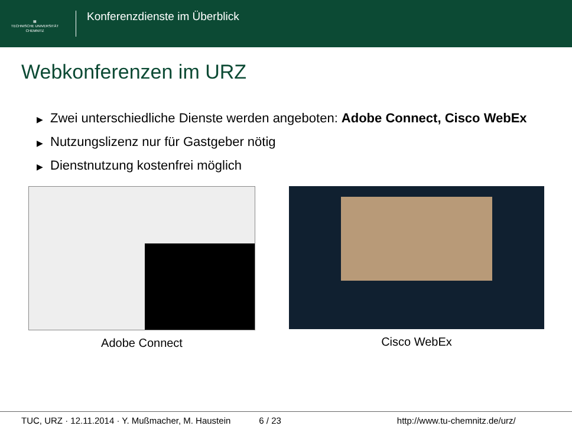▦
TECHNISCHE UNIVERSITÄT
CHEMNITZ
Konferenzdienste im Überblick
Webkonferenzen im URZ
▶ Zwei unterschiedliche Dienste werden angeboten: Adobe Connect, Cisco WebEx
▶ Nutzungslizenz nur für Gastgeber nötig
▶ Dienstnutzung kostenfrei möglich
Adobe Connect Cisco WebEx
TUC, URZ · 12.11.2014 · Y. Mußmacher, M. Haustein 6 / 23 http://www.tu-chemnitz.de/urz/